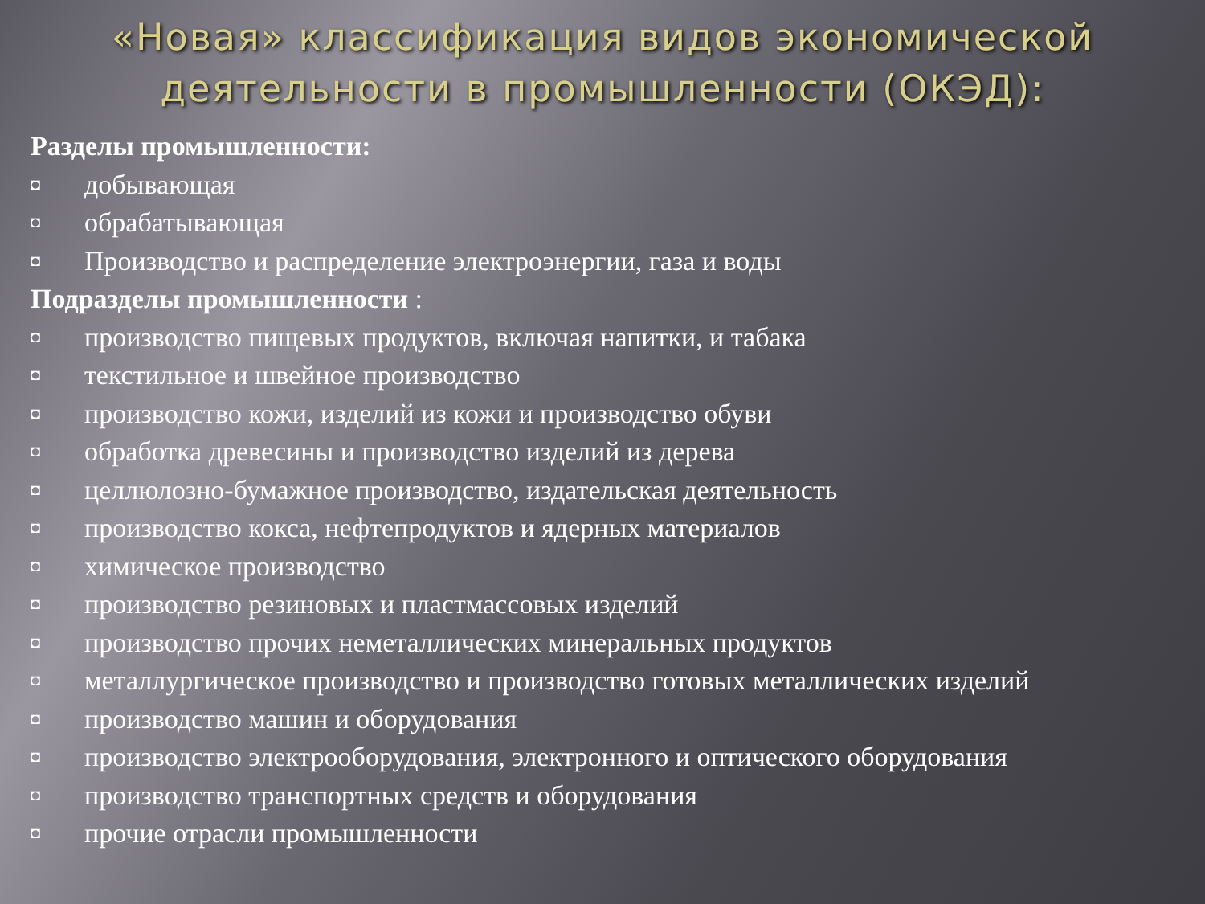«Новая» классификация видов экономической деятельности в промышленности (ОКЭД):
Разделы промышленности:
◘ добывающая
◘ обрабатывающая
◘ Производство и распределение электроэнергии, газа и воды
Подразделы промышленности :
◘ производство пищевых продуктов, включая напитки, и табака
◘ текстильное и швейное производство
◘ производство кожи, изделий из кожи и производство обуви
◘ обработка древесины и производство изделий из дерева
◘ целлюлозно-бумажное производство, издательская деятельность
◘ производство кокса, нефтепродуктов и ядерных материалов
◘ химическое производство
◘ производство резиновых и пластмассовых изделий
◘ производство прочих неметаллических минеральных продуктов
◘ металлургическое производство и производство готовых металлических изделий
◘ производство машин и оборудования
◘ производство электрооборудования, электронного и оптического оборудования
◘ производство транспортных средств и оборудования
◘ прочие отрасли промышленности